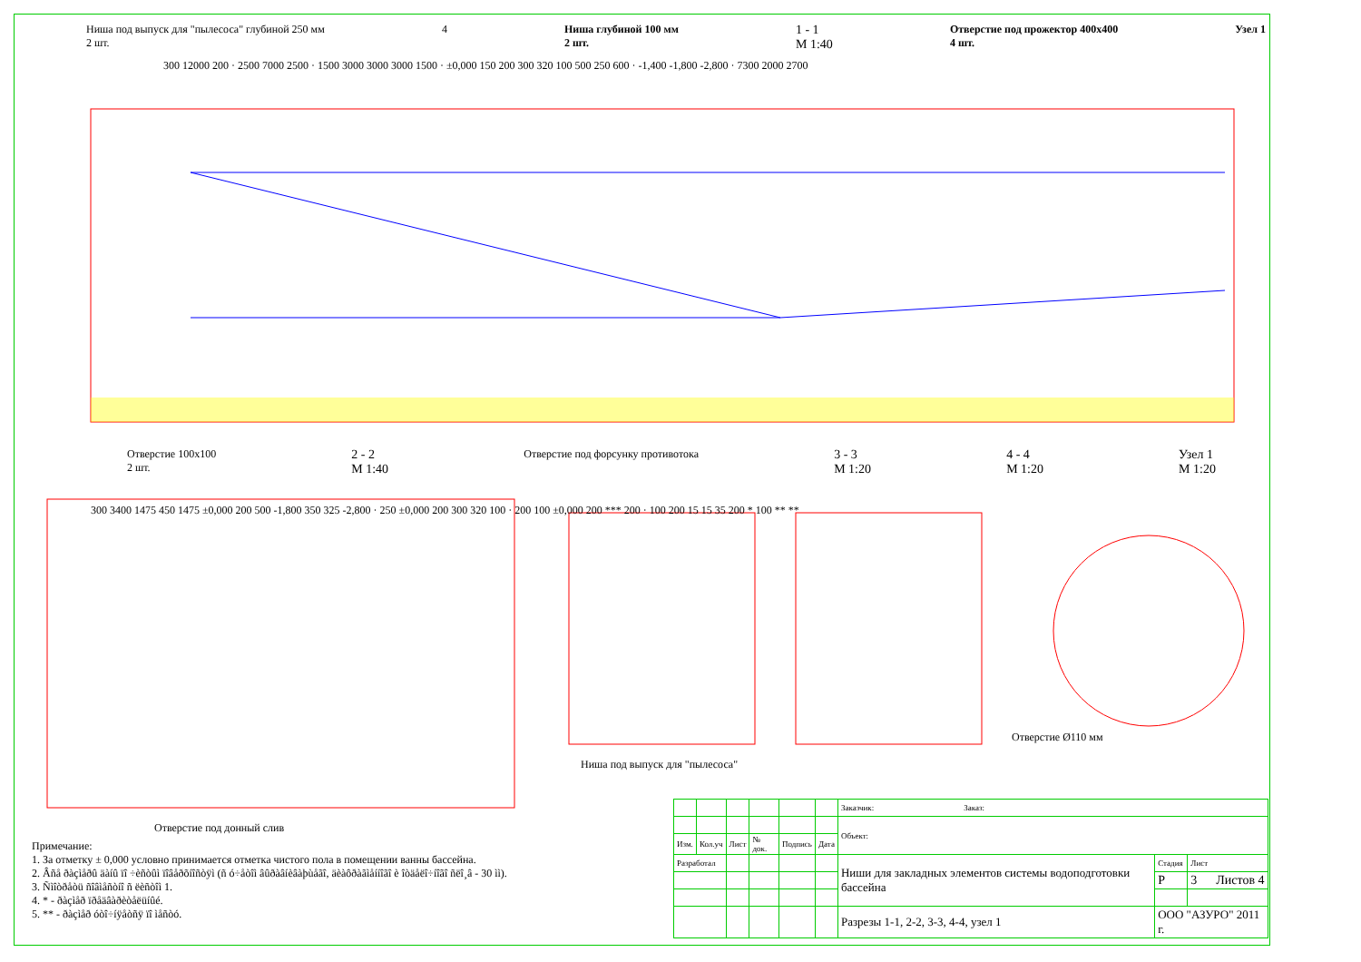Ниша под выпуск для "пылесоса" глубиной 250 мм
2 шт. 4 Ниша глубиной 100 мм
2 шт. 1 - 1
М 1:40 Отверстие под прожектор 400x400
4 шт. Узел 1
300 12000 200 · 2500 7000 2500 · 1500 3000 3000 3000 1500 · ±0,000 150 200 300 320 100 500 250 600 · -1,400 -1,800 -2,800 · 7300 2000 2700
Отверстие 100x100
2 шт. 2 - 2
М 1:40 Отверстие под форсунку противотока 3 - 3
М 1:20 4 - 4
М 1:20 Узел 1
М 1:20
300 3400 1475 450 1475 ±0,000 200 500 -1,800 350 325 -2,800 · 250 ±0,000 200 300 320 100 · 200 100 ±0,000 200 *** 200 · 100 200 15 15 35 200 * 100 ** **
Отверстие под донный слив
Ниша под выпуск для "пылесоса"
Отверстие Ø110 мм
Примечание:
1. За отметку ± 0,000 условно принимается отметка чистого пола в помещении ванны бассейна.
2. Âñå ðàçìåðû äàíû ïî ÷èñòûì ïîâåðõíîñòÿì (ñ ó÷åòîì âûðàâíèâàþùåãî, äèàôðàãìåííîãî è îòäåëî÷íîãî ñëî¸â - 30 ìì).
3. Ñìîòðåòü ñîâìåñòíî ñ ëèñòîì 1.
4. * - ðàçìåð ïðåäâàðèòåëüíûé.
5. ** - ðàçìåð óòî÷íÿåòñÿ ïî ìåñòó.
| | | | | | | Заказчик: Заказ: | | |
| | | | | | | Объект: | | |
| Изм. | Кол.уч | Лист | № док. | Подпись | Дата | | | |
| Разработал | | | | | | Ниши для закладных элементов системы водоподготовки бассейна | Стадия | Лист |
| | | | | | | | Р | 3 Листов 4 |
| | | | | | | Разрезы 1-1, 2-2, 3-3, 4-4, узел 1 | ООО "АЗУРО" 2011 г. | |